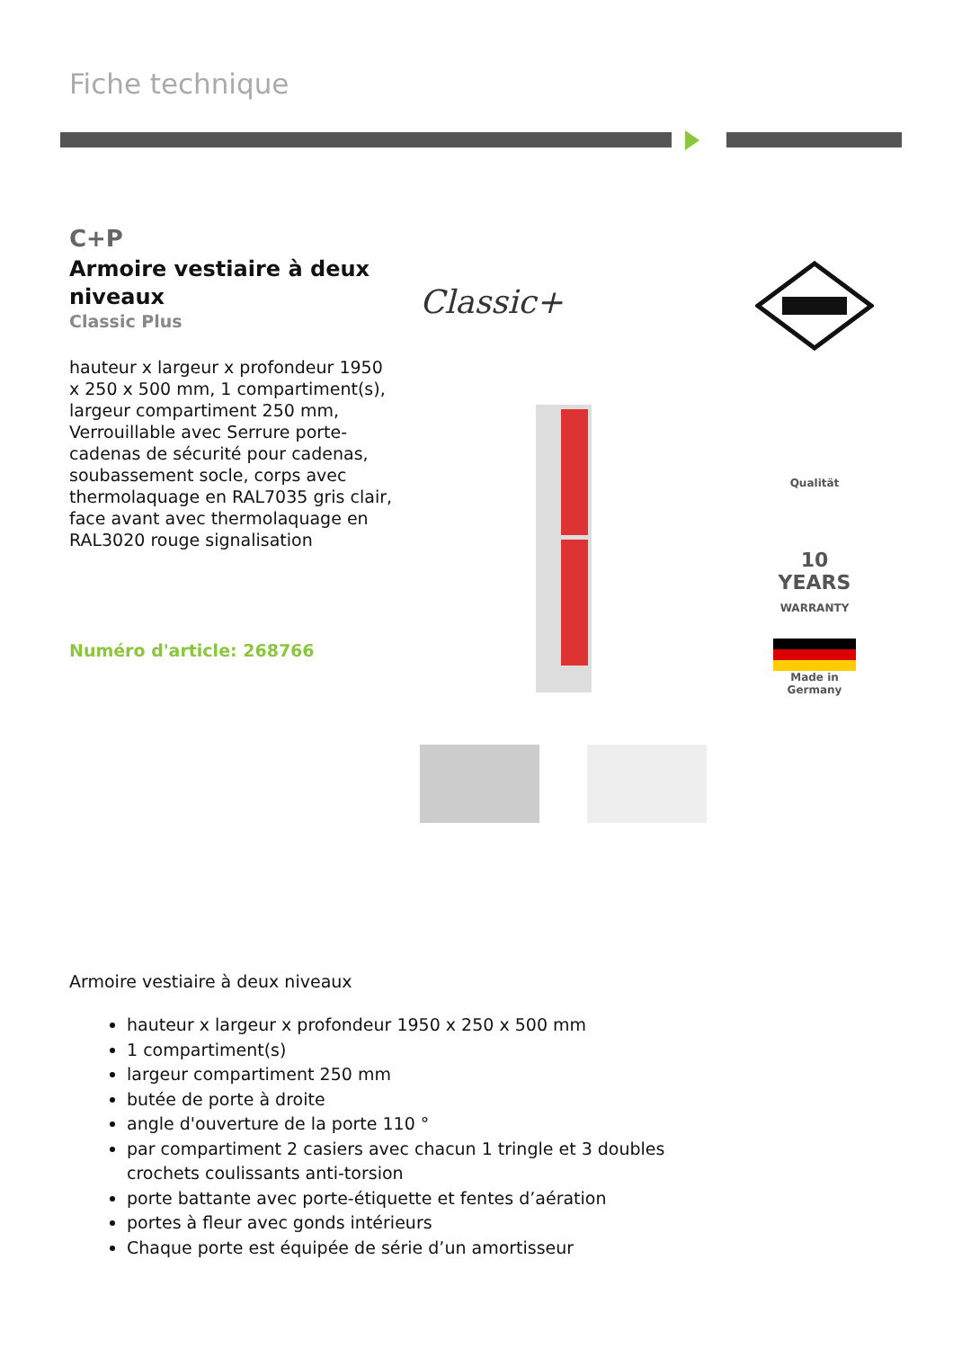Fiche technique
C+P
Armoire vestiaire à deux niveaux
Classic Plus
hauteur x largeur x profondeur 1950 x 250 x 500 mm, 1 compartiment(s), largeur compartiment 250 mm, Verrouillable avec Serrure porte-cadenas de sécurité pour cadenas, soubassement socle, corps avec thermolaquage en RAL7035 gris clair, face avant avec thermolaquage en RAL3020 rouge signalisation
Numéro d'article: 268766
Classic+
Qualität
10 YEARS
WARRANTY
Made in
Germany
Armoire vestiaire à deux niveaux
hauteur x largeur x profondeur 1950 x 250 x 500 mm
1 compartiment(s)
largeur compartiment 250 mm
butée de porte à droite
angle d'ouverture de la porte 110 °
par compartiment 2 casiers avec chacun 1 tringle et 3 doubles crochets coulissants anti-torsion
porte battante avec porte-étiquette et fentes d’aération
portes à fleur avec gonds intérieurs
Chaque porte est équipée de série d’un amortisseur